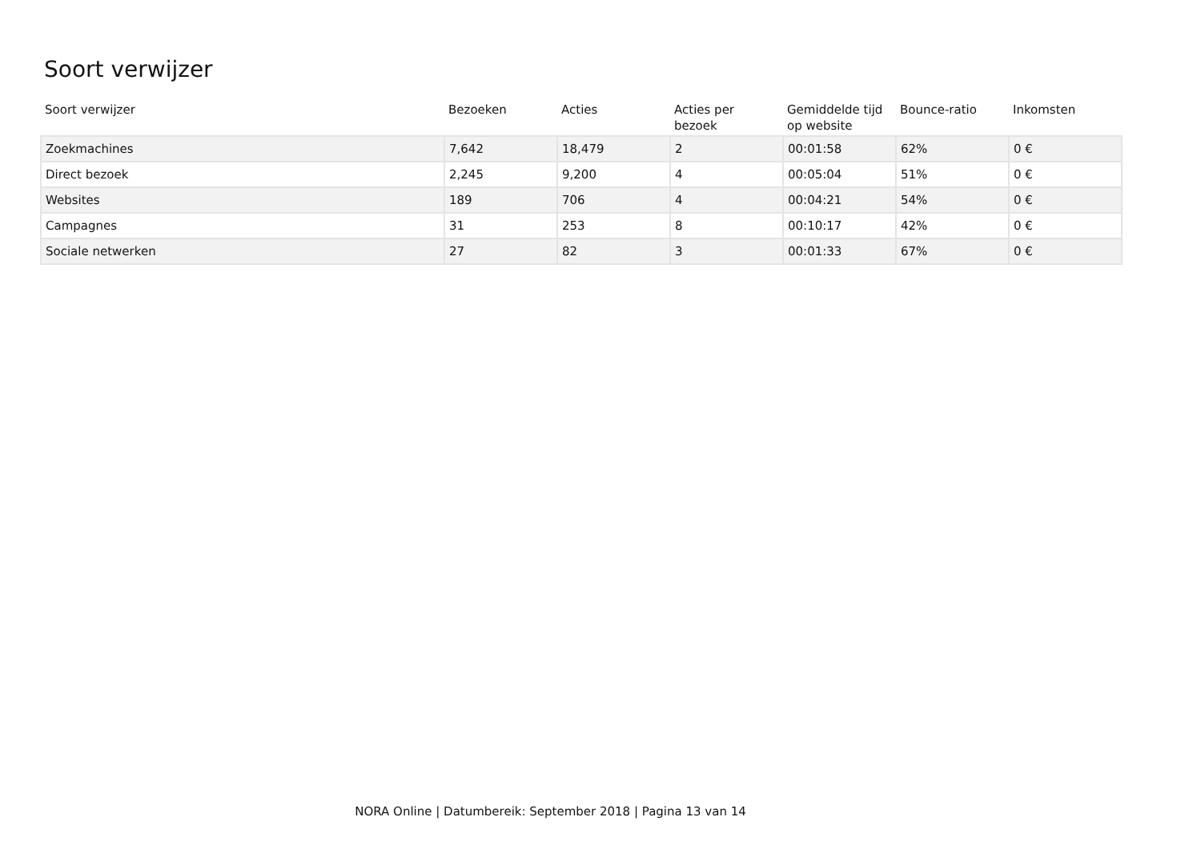Soort verwijzer
| Soort verwijzer | Bezoeken | Acties | Acties per bezoek | Gemiddelde tijd op website | Bounce-ratio | Inkomsten |
| --- | --- | --- | --- | --- | --- | --- |
| Zoekmachines | 7,642 | 18,479 | 2 | 00:01:58 | 62% | 0 € |
| Direct bezoek | 2,245 | 9,200 | 4 | 00:05:04 | 51% | 0 € |
| Websites | 189 | 706 | 4 | 00:04:21 | 54% | 0 € |
| Campagnes | 31 | 253 | 8 | 00:10:17 | 42% | 0 € |
| Sociale netwerken | 27 | 82 | 3 | 00:01:33 | 67% | 0 € |
NORA Online | Datumbereik: September 2018 | Pagina 13 van 14